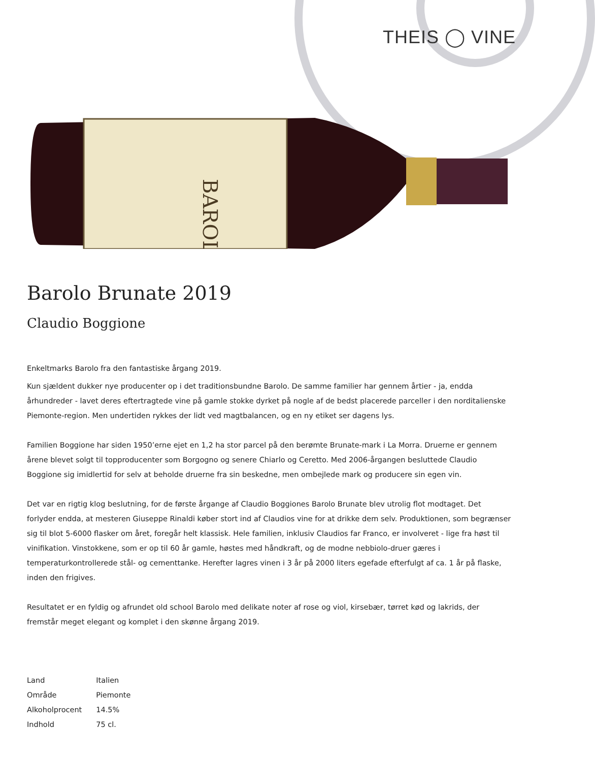THEIS ◯ VINE
BAROLO
Barolo Brunate 2019
Claudio Boggione
Enkeltmarks Barolo fra den fantastiske årgang 2019.
Kun sjældent dukker nye producenter op i det traditionsbundne Barolo. De samme familier har gennem årtier - ja, endda århundreder - lavet deres eftertragtede vine på gamle stokke dyrket på nogle af de bedst placerede parceller i den norditalienske Piemonte-region. Men undertiden rykkes der lidt ved magtbalancen, og en ny etiket ser dagens lys.
Familien Boggione har siden 1950’erne ejet en 1,2 ha stor parcel på den berømte Brunate-mark i La Morra. Druerne er gennem årene blevet solgt til topproducenter som Borgogno og senere Chiarlo og Ceretto. Med 2006-årgangen besluttede Claudio Boggione sig imidlertid for selv at beholde druerne fra sin beskedne, men ombejlede mark og producere sin egen vin.
Det var en rigtig klog beslutning, for de første årgange af Claudio Boggiones Barolo Brunate blev utrolig flot modtaget. Det forlyder endda, at mesteren Giuseppe Rinaldi køber stort ind af Claudios vine for at drikke dem selv. Produktionen, som begrænser sig til blot 5-6000 flasker om året, foregår helt klassisk. Hele familien, inklusiv Claudios far Franco, er involveret - lige fra høst til vinifikation. Vinstokkene, som er op til 60 år gamle, høstes med håndkraft, og de modne nebbiolo-druer gæres i temperaturkontrollerede stål- og cementtanke. Herefter lagres vinen i 3 år på 2000 liters egefade efterfulgt af ca. 1 år på flaske, inden den frigives.
Resultatet er en fyldig og afrundet old school Barolo med delikate noter af rose og viol, kirsebær, tørret kød og lakrids, der fremstår meget elegant og komplet i den skønne årgang 2019.
| Land | Italien |
| Område | Piemonte |
| Alkoholprocent | 14.5% |
| Indhold | 75 cl. |